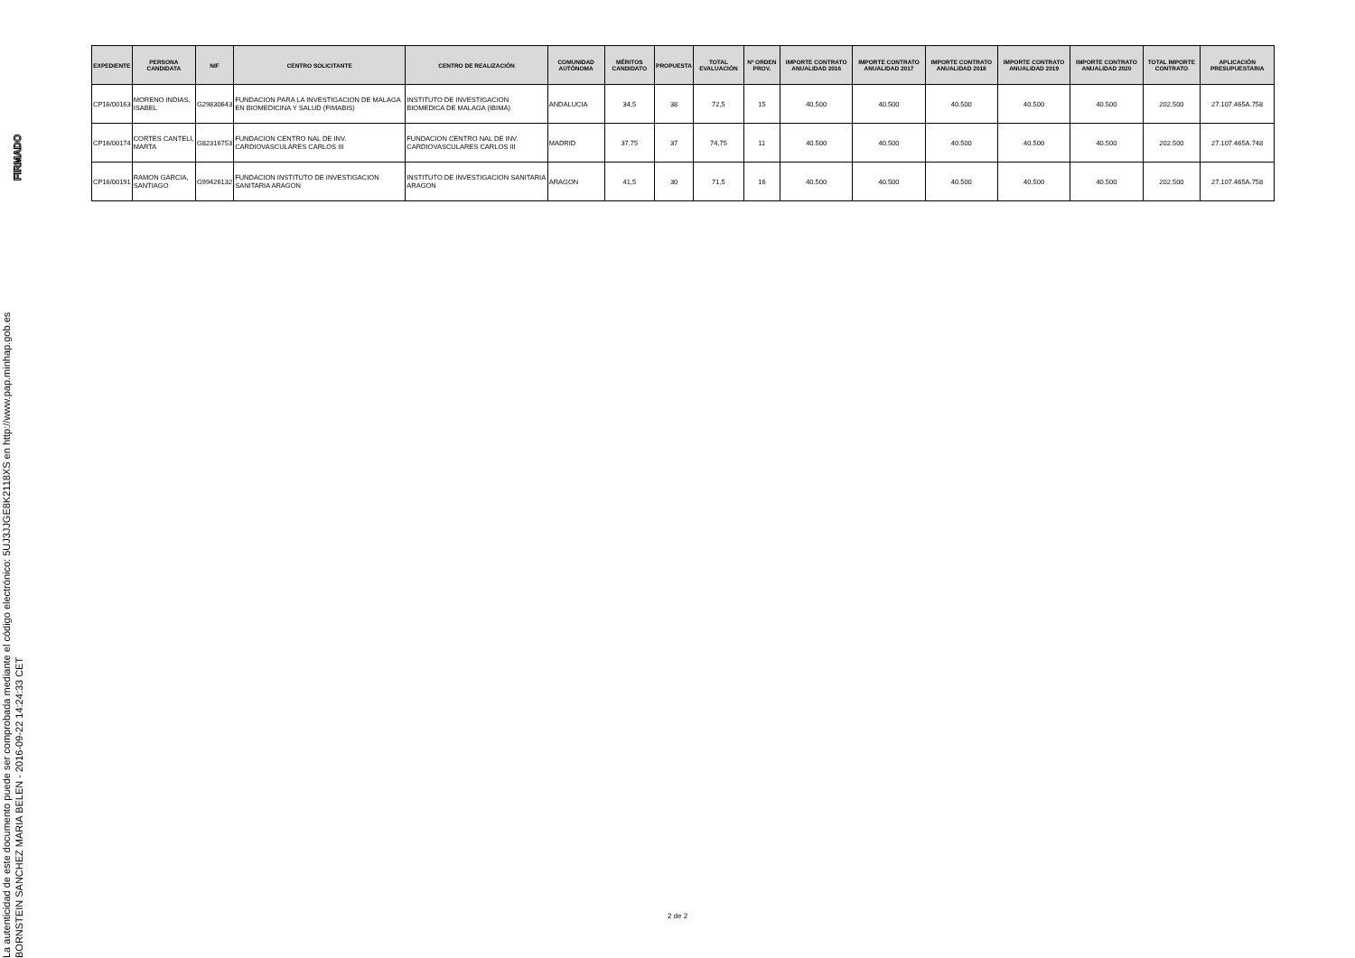La autenticidad de este documento puede ser comprobada mediante el código electrónico: 5UJ3JJGE8K2118XS en http://www.pap.minhap.gob.es
BORNSTEIN SANCHEZ MARIA BELEN - 2016-09-22 14:24:33 CET
FIRMADO
| EXPEDIENTE | PERSONA CANDIDATA | NIF | CENTRO SOLICITANTE | CENTRO DE REALIZACIÓN | COMUNIDAD AUTÓNOMA | MÉRITOS CANDIDATO | PROPUESTA | TOTAL EVALUACIÓN | Nº ORDEN PROV. | IMPORTE CONTRATO ANUALIDAD 2016 | IMPORTE CONTRATO ANUALIDAD 2017 | IMPORTE CONTRATO ANUALIDAD 2018 | IMPORTE CONTRATO ANUALIDAD 2019 | IMPORTE CONTRATO ANUALIDAD 2020 | TOTAL IMPORTE CONTRATO | APLICACIÓN PRESUPUESTARIA |
| --- | --- | --- | --- | --- | --- | --- | --- | --- | --- | --- | --- | --- | --- | --- | --- | --- |
| CP16/00163 | MORENO INDIAS, ISABEL | G29830643 | FUNDACION PARA LA INVESTIGACION DE MALAGA EN BIOMEDICINA Y SALUD (FIMABIS) | INSTITUTO DE INVESTIGACION BIOMEDICA DE MALAGA (IBIMA) | ANDALUCIA | 34,5 | 38 | 72,5 | 15 | 40.500 | 40.500 | 40.500 | 40.500 | 40.500 | 202.500 | 27.107.465A.758 |
| CP16/00174 | CORTES CANTELI, MARTA | G82316753 | FUNDACION CENTRO NAL DE INV. CARDIOVASCULARES CARLOS III | FUNDACION CENTRO NAL DE INV. CARDIOVASCULARES CARLOS III | MADRID | 37,75 | 37 | 74,75 | 11 | 40.500 | 40.500 | 40.500 | 40.500 | 40.500 | 202.500 | 27.107.465A.748 |
| CP16/00191 | RAMON GARCIA, SANTIAGO | G99426132 | FUNDACION INSTITUTO DE INVESTIGACION SANITARIA ARAGON | INSTITUTO DE INVESTIGACION SANITARIA ARAGON | ARAGON | 41,5 | 30 | 71,5 | 16 | 40.500 | 40.500 | 40.500 | 40.500 | 40.500 | 202.500 | 27.107.465A.758 |
2 de 2